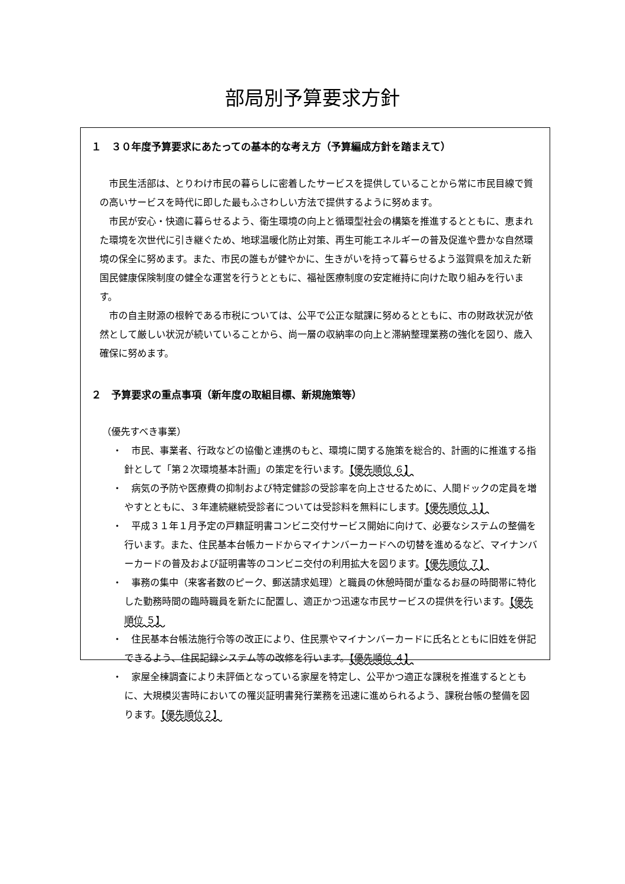部局別予算要求方針
１　３０年度予算要求にあたっての基本的な考え方（予算編成方針を踏まえて）
市民生活部は、とりわけ市民の暮らしに密着したサービスを提供していることから常に市民目線で質の高いサービスを時代に即した最もふさわしい方法で提供するように努めます。
市民が安心・快適に暮らせるよう、衛生環境の向上と循環型社会の構築を推進するとともに、恵まれた環境を次世代に引き継ぐため、地球温暖化防止対策、再生可能エネルギーの普及促進や豊かな自然環境の保全に努めます。また、市民の誰もが健やかに、生きがいを持って暮らせるよう滋賀県を加えた新国民健康保険制度の健全な運営を行うとともに、福祉医療制度の安定維持に向けた取り組みを行います。
市の自主財源の根幹である市税については、公平で公正な賦課に努めるとともに、市の財政状況が依然として厳しい状況が続いていることから、尚一層の収納率の向上と滞納整理業務の強化を図り、歳入確保に努めます。
２　予算要求の重点事項（新年度の取組目標、新規施策等）
（優先すべき事業）
・　市民、事業者、行政などの協働と連携のもと、環境に関する施策を総合的、計画的に推進する指針として「第２次環境基本計画」の策定を行います。【優先順位 ６】
・　病気の予防や医療費の抑制および特定健診の受診率を向上させるために、人間ドックの定員を増やすとともに、３年連続継続受診者については受診料を無料にします。【優先順位 １】
・　平成３１年１月予定の戸籍証明書コンビニ交付サービス開始に向けて、必要なシステムの整備を行います。また、住民基本台帳カードからマイナンバーカードへの切替を進めるなど、マイナンバーカードの普及および証明書等のコンビニ交付の利用拡大を図ります。【優先順位 ７】
・　事務の集中（来客者数のピーク、郵送請求処理）と職員の休憩時間が重なるお昼の時間帯に特化した勤務時間の臨時職員を新たに配置し、適正かつ迅速な市民サービスの提供を行います。【優先順位 ５】
・　住民基本台帳法施行令等の改正により、住民票やマイナンバーカードに氏名とともに旧姓を併記できるよう、住民記録システム等の改修を行います。【優先順位 ４】
・　家屋全棟調査により未評価となっている家屋を特定し、公平かつ適正な課税を推進するとともに、大規模災害時においての罹災証明書発行業務を迅速に進められるよう、課税台帳の整備を図ります。【優先順位２】